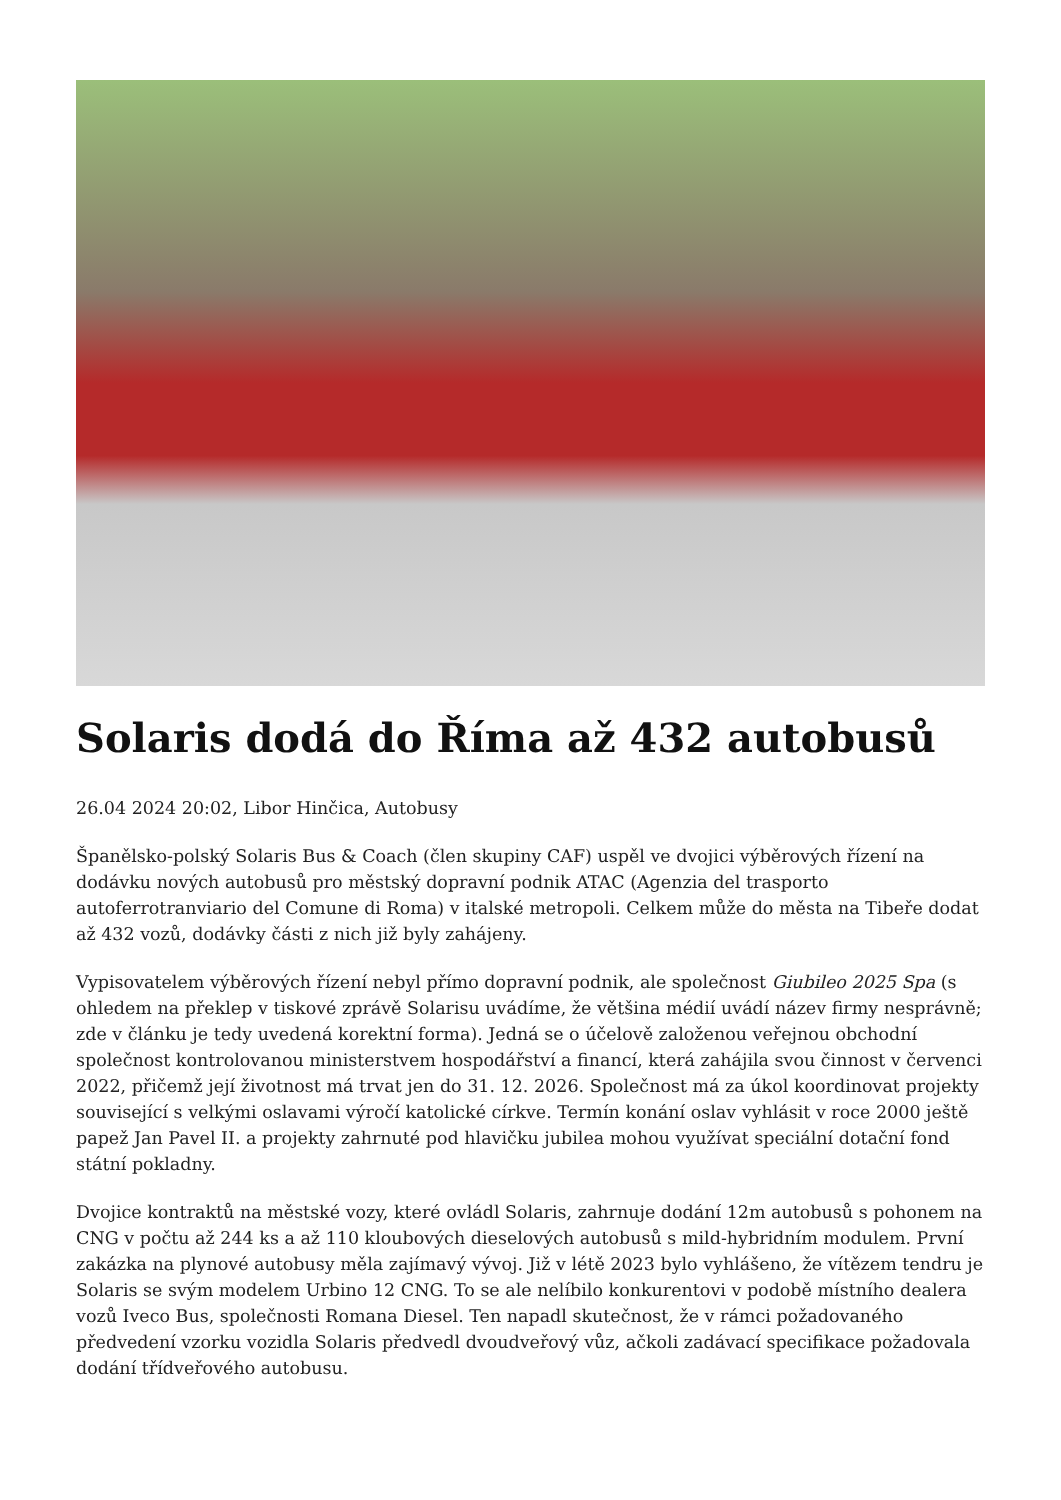Solaris dodá do Říma až 432 autobusů
26.04 2024 20:02, Libor Hinčica, Autobusy
Španělsko-polský Solaris Bus & Coach (člen skupiny CAF) uspěl ve dvojici výběrových řízení na dodávku nových autobusů pro městský dopravní podnik ATAC (Agenzia del trasporto autoferrotranviario del Comune di Roma) v italské metropoli. Celkem může do města na Tibeře dodat až 432 vozů, dodávky části z nich již byly zahájeny.
Vypisovatelem výběrových řízení nebyl přímo dopravní podnik, ale společnost Giubileo 2025 Spa (s ohledem na překlep v tiskové zprávě Solarisu uvádíme, že většina médií uvádí název firmy nesprávně; zde v článku je tedy uvedená korektní forma). Jedná se o účelově založenou veřejnou obchodní společnost kontrolovanou ministerstvem hospodářství a financí, která zahájila svou činnost v červenci 2022, přičemž její životnost má trvat jen do 31. 12. 2026. Společnost má za úkol koordinovat projekty související s velkými oslavami výročí katolické církve. Termín konání oslav vyhlásit v roce 2000 ještě papež Jan Pavel II. a projekty zahrnuté pod hlavičku jubilea mohou využívat speciální dotační fond státní pokladny.
Dvojice kontraktů na městské vozy, které ovládl Solaris, zahrnuje dodání 12m autobusů s pohonem na CNG v počtu až 244 ks a až 110 kloubových dieselových autobusů s mild-hybridním modulem. První zakázka na plynové autobusy měla zajímavý vývoj. Již v létě 2023 bylo vyhlášeno, že vítězem tendru je Solaris se svým modelem Urbino 12 CNG. To se ale nelíbilo konkurentovi v podobě místního dealera vozů Iveco Bus, společnosti Romana Diesel. Ten napadl skutečnost, že v rámci požadovaného předvedení vzorku vozidla Solaris předvedl dvoudveřový vůz, ačkoli zadávací specifikace požadovala dodání třídveřového autobusu.